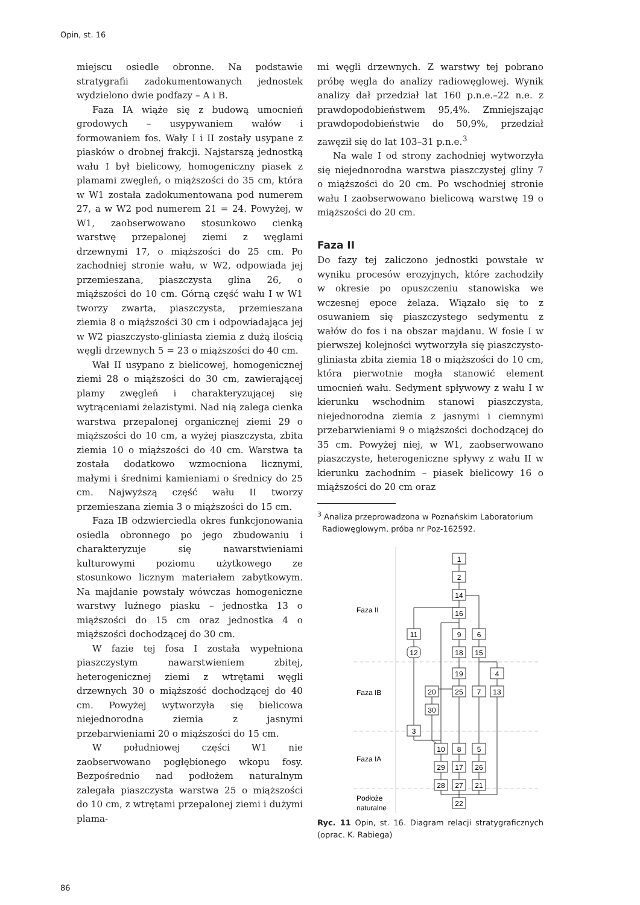Opin, st. 16
miejscu osiedle obronne. Na podstawie stratygrafii zadokumentowanych jednostek wydzielono dwie podfazy – A i B.
Faza IA wiąże się z budową umocnień grodowych – usypywaniem wałów i formowaniem fos. Wały I i II zostały usypane z piasków o drobnej frakcji. Najstarszą jednostką wału I był bielicowy, homogeniczny piasek z plamami zwęgleń, o miąższości do 35 cm, która w W1 została zadokumentowana pod numerem 27, a w W2 pod numerem 21 = 24. Powyżej, w W1, zaobserwowano stosunkowo cienką warstwę przepalonej ziemi z węglami drzewnymi 17, o miąższości do 25 cm. Po zachodniej stronie wału, w W2, odpowiada jej przemieszana, piaszczysta glina 26, o miąższości do 10 cm. Górną część wału I w W1 tworzy zwarta, piaszczysta, przemieszana ziemia 8 o miąższości 30 cm i odpowiadająca jej w W2 piaszczysto-gliniasta ziemia z dużą ilością węgli drzewnych 5 = 23 o miąższości do 40 cm.
Wał II usypano z bielicowej, homogenicznej ziemi 28 o miąższości do 30 cm, zawierającej plamy zwęgleń i charakteryzującej się wytrąceniami żelazistymi. Nad nią zalega cienka warstwa przepalonej organicznej ziemi 29 o miąższości do 10 cm, a wyżej piaszczysta, zbita ziemia 10 o miąższości do 40 cm. Warstwa ta została dodatkowo wzmocniona licznymi, małymi i średnimi kamieniami o średnicy do 25 cm. Najwyższą część wału II tworzy przemieszana ziemia 3 o miąższości do 15 cm.
Faza IB odzwierciedla okres funkcjonowania osiedla obronnego po jego zbudowaniu i charakteryzuje się nawarstwieniami kulturowymi poziomu użytkowego ze stosunkowo licznym materiałem zabytkowym. Na majdanie powstały wówczas homogeniczne warstwy luźnego piasku – jednostka 13 o miąższości do 15 cm oraz jednostka 4 o miąższości dochodzącej do 30 cm.
W fazie tej fosa I została wypełniona piaszczystym nawarstwieniem zbitej, heterogenicznej ziemi z wtrętami węgli drzewnych 30 o miąższość dochodzącej do 40 cm. Powyżej wytworzyła się bielicowa niejednorodna ziemia z jasnymi przebarwieniami 20 o miąższości do 15 cm.
W południowej części W1 nie zaobserwowano pogłębionego wkopu fosy. Bezpośrednio nad podłożem naturalnym zalegała piaszczysta warstwa 25 o miąższości do 10 cm, z wtrętami przepalonej ziemi i dużymi plama-
mi węgli drzewnych. Z warstwy tej pobrano próbę węgla do analizy radiowęglowej. Wynik analizy dał przedział lat 160 p.n.e.–22 n.e. z prawdopodobieństwem 95,4%. Zmniejszając prawdopodobieństwie do 50,9%, przedział zawęził się do lat 103–31 p.n.e.<sup>3</sup>
Na wale I od strony zachodniej wytworzyła się niejednorodna warstwa piaszczystej gliny 7 o miąższości do 20 cm. Po wschodniej stronie wału I zaobserwowano bielicową warstwę 19 o miąższości do 20 cm.
Faza II
Do fazy tej zaliczono jednostki powstałe w wyniku procesów erozyjnych, które zachodziły w okresie po opuszczeniu stanowiska we wczesnej epoce żelaza. Wiązało się to z osuwaniem się piaszczystego sedymentu z wałów do fos i na obszar majdanu. W fosie I w pierwszej kolejności wytworzyła się piaszczysto-gliniasta zbita ziemia 18 o miąższości do 10 cm, która pierwotnie mogła stanowić element umocnień wału. Sedyment spływowy z wału I w kierunku wschodnim stanowi piaszczysta, niejednorodna ziemia z jasnymi i ciemnymi przebarwieniami 9 o miąższości dochodzącej do 35 cm. Powyżej niej, w W1, zaobserwowano piaszczyste, heterogeniczne spływy z wału II w kierunku zachodnim – piasek bielicowy 16 o miąższości do 20 cm oraz
<sup>3</sup> Analiza przeprowadzona w Poznańskim Laboratorium Radiowęglowym, próba nr Poz-162592.
Faza II
Faza IB
Faza IA
Podłoże
naturalne
1
2
14
16
11
9
6
12
18
15
19
4
20
25
7
13
30
3
10
8
5
29
17
26
28
27
21
22
Ryc. 11 Opin, st. 16. Diagram relacji stratygraficznych (oprac. K. Rabiega)
86